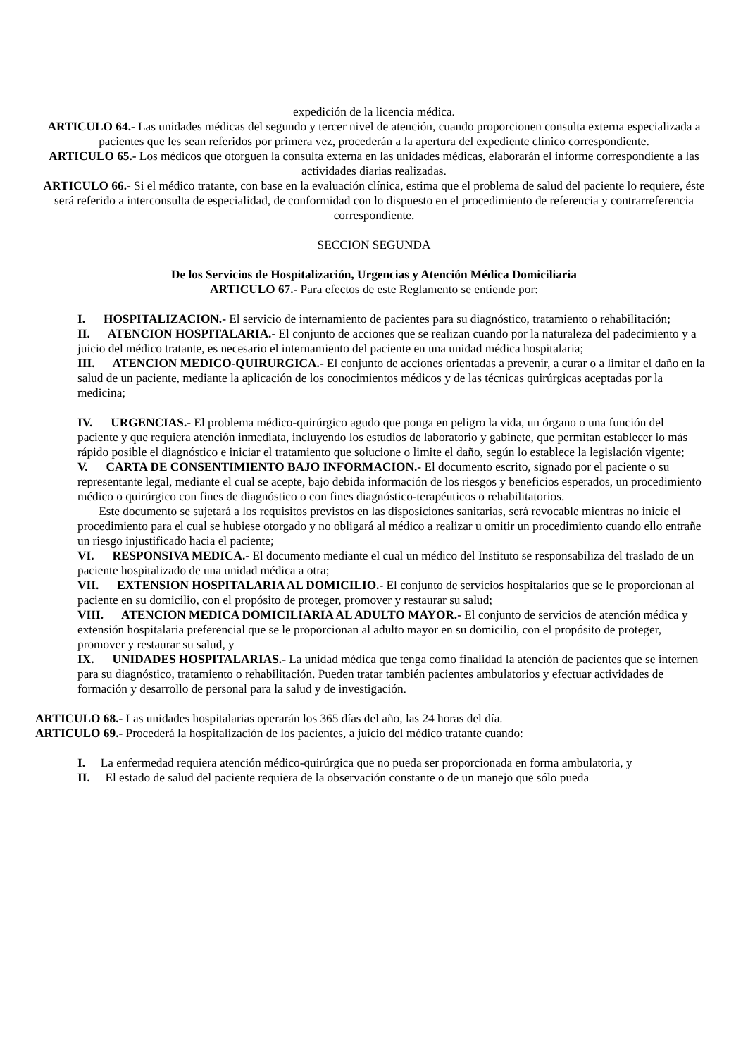expedición de la licencia médica.
ARTICULO 64.- Las unidades médicas del segundo y tercer nivel de atención, cuando proporcionen consulta externa especializada a pacientes que les sean referidos por primera vez, procederán a la apertura del expediente clínico correspondiente.
ARTICULO 65.- Los médicos que otorguen la consulta externa en las unidades médicas, elaborarán el informe correspondiente a las actividades diarias realizadas.
ARTICULO 66.- Si el médico tratante, con base en la evaluación clínica, estima que el problema de salud del paciente lo requiere, éste será referido a interconsulta de especialidad, de conformidad con lo dispuesto en el procedimiento de referencia y contrarreferencia correspondiente.
SECCION SEGUNDA
De los Servicios de Hospitalización, Urgencias y Atención Médica Domiciliaria
ARTICULO 67.- Para efectos de este Reglamento se entiende por:
I. HOSPITALIZACION.- El servicio de internamiento de pacientes para su diagnóstico, tratamiento o rehabilitación;
II. ATENCION HOSPITALARIA.- El conjunto de acciones que se realizan cuando por la naturaleza del padecimiento y a juicio del médico tratante, es necesario el internamiento del paciente en una unidad médica hospitalaria;
III. ATENCION MEDICO-QUIRURGICA.- El conjunto de acciones orientadas a prevenir, a curar o a limitar el daño en la salud de un paciente, mediante la aplicación de los conocimientos médicos y de las técnicas quirúrgicas aceptadas por la medicina;
IV. URGENCIAS.- El problema médico-quirúrgico agudo que ponga en peligro la vida, un órgano o una función del paciente y que requiera atención inmediata, incluyendo los estudios de laboratorio y gabinete, que permitan establecer lo más rápido posible el diagnóstico e iniciar el tratamiento que solucione o limite el daño, según lo establece la legislación vigente;
V. CARTA DE CONSENTIMIENTO BAJO INFORMACION.- El documento escrito, signado por el paciente o su representante legal, mediante el cual se acepte, bajo debida información de los riesgos y beneficios esperados, un procedimiento médico o quirúrgico con fines de diagnóstico o con fines diagnóstico-terapéuticos o rehabilitatorios.
Este documento se sujetará a los requisitos previstos en las disposiciones sanitarias, será revocable mientras no inicie el procedimiento para el cual se hubiese otorgado y no obligará al médico a realizar u omitir un procedimiento cuando ello entrañe un riesgo injustificado hacia el paciente;
VI. RESPONSIVA MEDICA.- El documento mediante el cual un médico del Instituto se responsabiliza del traslado de un paciente hospitalizado de una unidad médica a otra;
VII. EXTENSION HOSPITALARIA AL DOMICILIO.- El conjunto de servicios hospitalarios que se le proporcionan al paciente en su domicilio, con el propósito de proteger, promover y restaurar su salud;
VIII. ATENCION MEDICA DOMICILIARIA AL ADULTO MAYOR.- El conjunto de servicios de atención médica y extensión hospitalaria preferencial que se le proporcionan al adulto mayor en su domicilio, con el propósito de proteger, promover y restaurar su salud, y
IX. UNIDADES HOSPITALARIAS.- La unidad médica que tenga como finalidad la atención de pacientes que se internen para su diagnóstico, tratamiento o rehabilitación. Pueden tratar también pacientes ambulatorios y efectuar actividades de formación y desarrollo de personal para la salud y de investigación.
ARTICULO 68.- Las unidades hospitalarias operarán los 365 días del año, las 24 horas del día.
ARTICULO 69.- Procederá la hospitalización de los pacientes, a juicio del médico tratante cuando:
I. La enfermedad requiera atención médico-quirúrgica que no pueda ser proporcionada en forma ambulatoria, y
II. El estado de salud del paciente requiera de la observación constante o de un manejo que sólo pueda